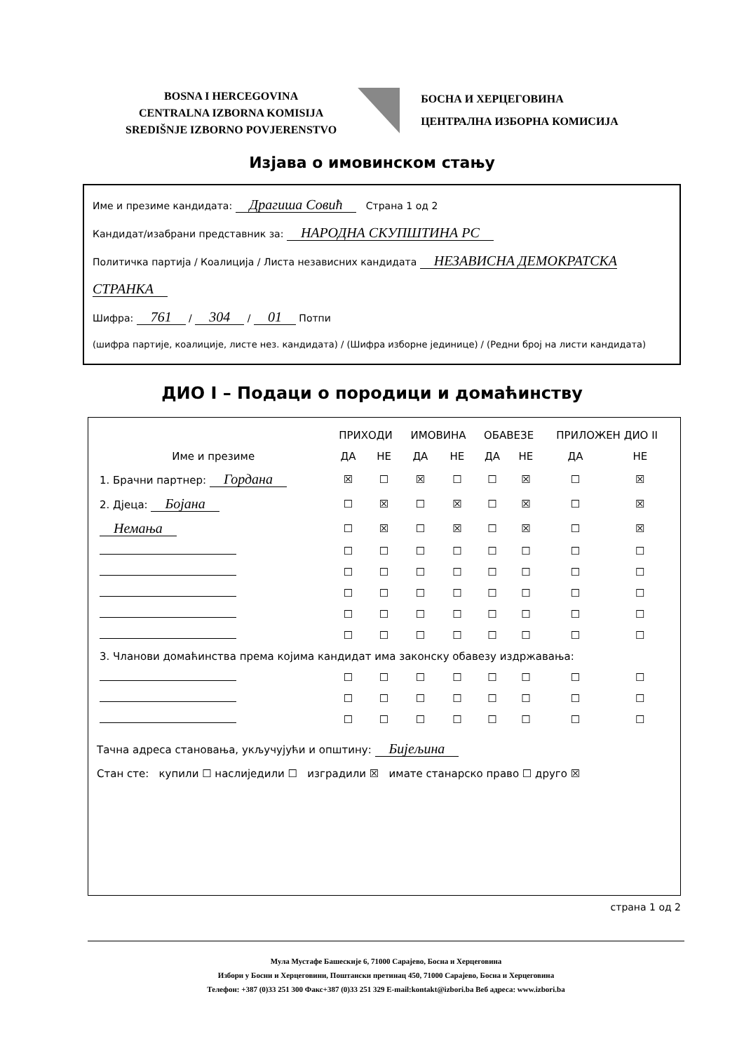BOSNA I HERCEGOVINA
CENTRALNA IZBORNA KOMISIJA
SREDIŠNJE IZBORNO POVJERENSTVO
БОСНА И ХЕРЦЕГОВИНА
ЦЕНТРАЛНА ИЗБОРНА КОМИСИЈА
Изјава о имовинском стању
Име и презиме кандидата: Драгиша Совић Страна 1 од 2
Кандидат/изабрани представник за: НАРОДНА СКУПШТИНА РС
Политичка партија / Коалиција / Листа независних кандидата НЕЗАВИСНА ДЕМОКРАТСКА СТРАНКА
Шифра: 761 / 304 / 01 Потпи
(шифра партије, коалиције, листе нез. кандидата) / (Шифра изборне јединице) / (Редни број на листи кандидата)
ДИО I – Подаци о породици и домаћинству
| | ПРИХОДИ | | ИМОВИНА | | ОБАВЕЗЕ | | ПРИЛОЖЕН ДИО II | |
| --- | --- | --- | --- | --- | --- | --- | --- | --- |
| Име и презиме | ДА | НЕ | ДА | НЕ | ДА | НЕ | ДА | НЕ |
| 1. Брачни партнер: Гордана | ☒ | ☐ | ☒ | ☐ | ☐ | ☒ | ☐ | ☒ |
| 2. Дјеца: Бојана | ☐ | ☒ | ☐ | ☒ | ☐ | ☒ | ☐ | ☒ |
| Немања | ☐ | ☒ | ☐ | ☒ | ☐ | ☒ | ☐ | ☒ |
| | ☐ | ☐ | ☐ | ☐ | ☐ | ☐ | ☐ | ☐ |
| | ☐ | ☐ | ☐ | ☐ | ☐ | ☐ | ☐ | ☐ |
| | ☐ | ☐ | ☐ | ☐ | ☐ | ☐ | ☐ | ☐ |
| | ☐ | ☐ | ☐ | ☐ | ☐ | ☐ | ☐ | ☐ |
| | ☐ | ☐ | ☐ | ☐ | ☐ | ☐ | ☐ | ☐ |
| 3. Чланови домаћинства према којима кандидат има законску обавезу издржавања: | | | | | | | | |
| | ☐ | ☐ | ☐ | ☐ | ☐ | ☐ | ☐ | ☐ |
| | ☐ | ☐ | ☐ | ☐ | ☐ | ☐ | ☐ | ☐ |
| | ☐ | ☐ | ☐ | ☐ | ☐ | ☐ | ☐ | ☐ |
Тачна адреса становања, укључујући и општину: Бијељина
Стан сте: купили ☐ наслиједили ☐ изградили ☒ имате станарско право ☐ друго ☒
страна 1 од 2
Мула Мустафе Башескије 6, 71000 Сарајево, Босна и Херцеговина
Избори у Босни и Херцеговини, Поштански претинац 450, 71000 Сарајево, Босна и Херцеговина
Телефон: +387 (0)33 251 300 Факс+387 (0)33 251 329 E-mail:kontakt@izbori.ba Веб адреса: www.izbori.ba